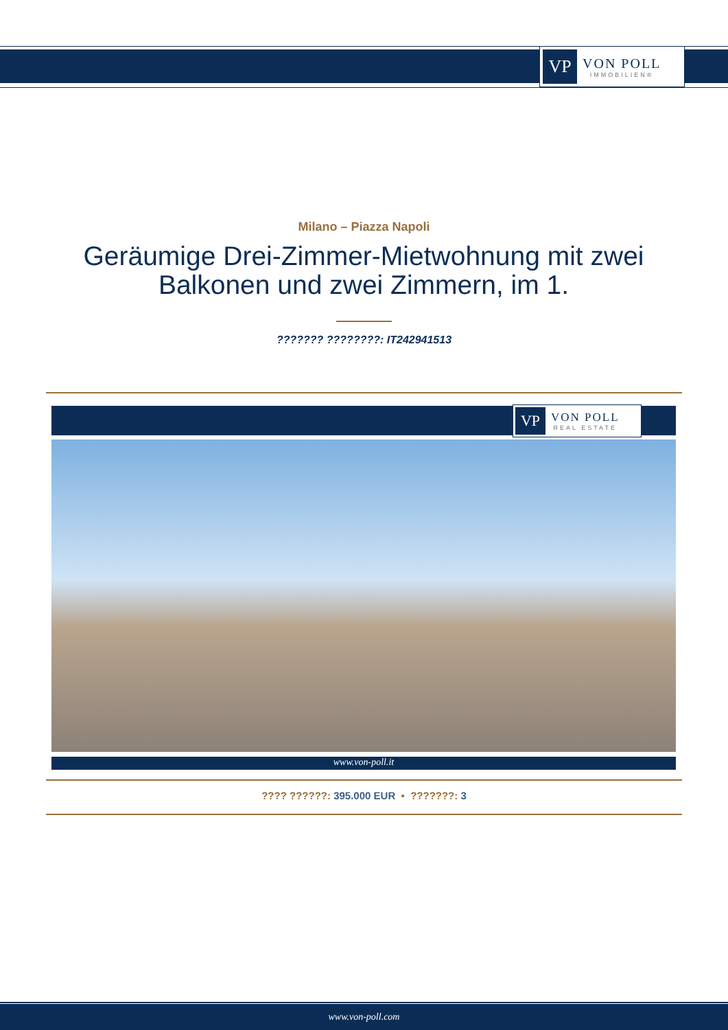VP
VON POLL
IMMOBILIEN®
Milano – Piazza Napoli
Geräumige Drei-Zimmer-Mietwohnung mit zwei Balkonen und zwei Zimmern, im 1.
??????? ????????: IT242941513
VP
VON POLL
REAL ESTATE
www.von-poll.it
???? ??????: 395.000 EUR • ???????: 3
www.von-poll.com